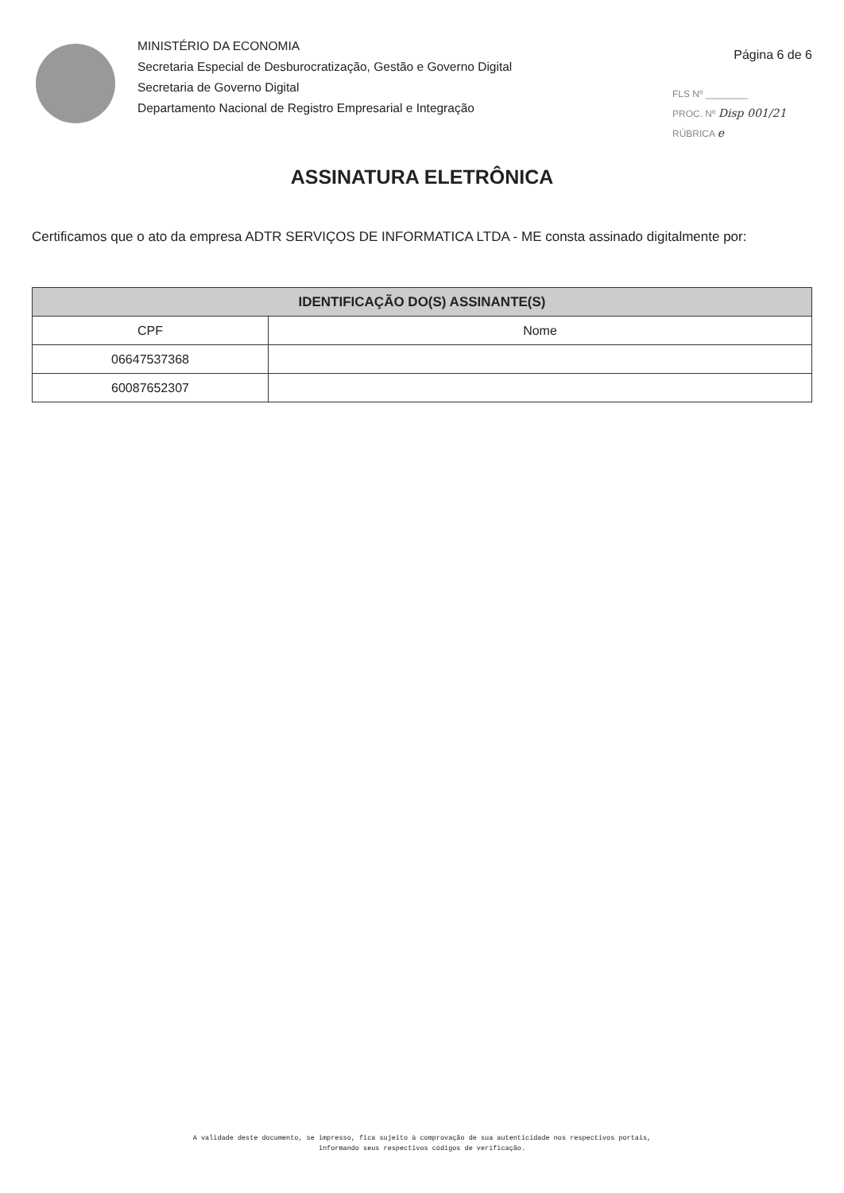MINISTÉRIO DA ECONOMIA
Secretaria Especial de Desburocratização, Gestão e Governo Digital
Secretaria de Governo Digital
Departamento Nacional de Registro Empresarial e Integração
Página 6 de 6
FLS Nº ________
PROC. Nº Disp 001/21
RÚBRICA e
ASSINATURA ELETRÔNICA
Certificamos que o ato da empresa ADTR SERVIÇOS DE INFORMATICA LTDA - ME consta assinado digitalmente por:
| IDENTIFICAÇÃO DO(S) ASSINANTE(S) | |
| --- | --- |
| CPF | Nome |
| 06647537368 | |
| 60087652307 | |
A validade deste documento, se impresso, fica sujeito à comprovação de sua autenticidade nos respectivos portais,
informando seus respectivos códigos de verificação.